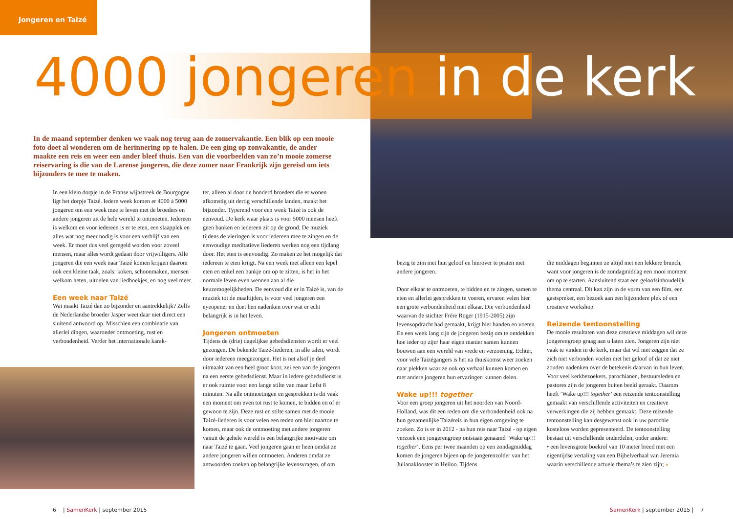Jongeren en Taizé
4000 jongeren in de kerk
In de maand september denken we vaak nog terug aan de zomervakantie. Een blik op een mooie foto doet al wonderen om de herinnering op te halen. De een ging op zonvakantie, de ander maakte een reis en weer een ander bleef thuis. Een van die voorbeelden van zo’n mooie zomerse reiservaring is die van de Larense jongeren, die deze zomer naar Frankrijk zijn gereisd om iets bijzonders te mee te maken.
In een klein dorpje in de Franse wijnstreek de Bourgogne ligt het dorpje Taizé. Iedere week komen er 4000 à 5000 jongeren om een week mee te leven met de broeders en andere jongeren uit de hele wereld te ontmoeten. Iedereen is welkom en voor iedereen is er te eten, een slaapplek en alles wat nog meer nodig is voor een verblijf van een week. Er moet dus veel geregeld worden voor zoveel mensen, maar alles wordt gedaan door vrijwilligers. Alle jongeren die een week naar Taizé komen krijgen daarom ook een kleine taak, zoals: koken, schoonmaken, mensen welkom heten, uitdelen van liedboekjes, en nog veel meer.
Een week naar Taizé
Wat maakt Taizé dan zo bijzonder en aantrekkelijk? Zelfs de Nederlandse broeder Jasper weet daar niet direct een sluitend antwoord op. Misschien een combinatie van allerlei dingen, waaronder ontmoeting, rust en verbondenheid. Verder het internationale karak-
ter, alleen al door de honderd broeders die er wonen afkomstig uit dertig verschillende landen, maakt het bijzonder. Typerend voor een week Taizé is ook de eenvoud. De kerk waar plaats is voor 5000 mensen heeft geen banken en iedereen zit op de grond. De muziek tijdens de vieringen is voor iedereen mee te zingen en de eenvoudige meditatieve liederen werken nog een tijdlang door. Het eten is eenvoudig. Zo maken ze het mogelijk dat iedereen te eten krijgt. Na een week met alleen een lepel eten en enkel een bankje om op te zitten, is het in het normale leven even wennen aan al die keuzemogelijkheden. De eenvoud die er in Taizé is, van de muziek tot de maaltijden, is voor veel jongeren een eyeopener en doet hen nadenken over wat er echt belangrijk is in het leven.
Jongeren ontmoeten
Tijdens de (drie) dagelijkse gebedsdiensten wordt er veel gezongen. De bekende Taizé-liederen, in alle talen, wordt door iedereen meegezongen. Het is net alsof je deel uitmaakt van een heel groot koor, zei een van de jongeren na een eerste gebedsdienst. Maar in iedere gebedsdienst is er ook ruimte voor een lange stilte van maar liefst 8 minuten. Na alle ontmoetingen en gesprekken is dit vaak een moment om even tot rust te komen, te bidden en of er gewoon te zijn. Deze rust en stilte samen met de mooie Taizé-liederen is voor velen een reden om hier naartoe te komen, maar ook de ontmoeting met andere jongeren vanuit de gehele wereld is een belangrijke motivatie om naar Taizé te gaan. Veel jongeren gaan er heen omdat ze andere jongeren willen ontmoeten. Anderen omdat ze antwoorden zoeken op belangrijke levensvragen, of om
bezig te zijn met hun geloof en hierover te praten met andere jongeren.
Door elkaar te ontmoeten, te bidden en te zingen, samen te eten en allerlei gesprekken te voeren, ervaren velen hier een grote verbondenheid met elkaar. Die verbondenheid waarvan de stichter Frère Roger (1915-2005) zijn levensopdracht had gemaakt, krijgt hier handen en voeten. En een week lang zijn de jongeren bezig om te ontdekken hoe ieder op zijn/ haar eigen manier samen kunnen bouwen aan een wereld van vrede en verzoening. Echter, voor vele Taizégangers is het na thuiskomst weer zoeken naar plekken waar ze ook op verhaal kunnen komen en met andere jongeren hun ervaringen kunnen delen.
Wake up!!! together
Voor een groep jongeren uit het noorden van Noord-Holland, was dit een reden om die verbondenheid ook na hun gezamenlijke Taizéreis in hun eigen omgeving te zoeken. Zo is er in 2012 - na hun reis naar Taizé - op eigen verzoek een jongerengroep ontstaan genaamd ‘Wake up!!! together’. Eens per twee maanden op een zondagmiddag komen de jongeren bijeen op de jongerenzolder van het Julianaklooster in Heiloo. Tijdens
die middagen beginnen ze altijd met een lekkere brunch, want voor jongeren is de zondagmiddag een mooi moment om op te starten. Aansluitend staat een geloofsinhoudelijk thema centraal. Dit kan zijn in de vorm van een film, een gastspreker, een bezoek aan een bijzondere plek of een creatieve workshop.
Reizende tentoonstelling
De mooie resultaten van deze creatieve middagen wil deze jongerengroep graag aan u laten zien. Jongeren zijn niet vaak te vinden in de kerk, maar dat wil niet zeggen dat ze zich niet verbonden voelen met het geloof of dat ze niet zouden nadenken over de betekenis daarvan in hun leven. Voor veel kerkbezoekers, parochianen, bestuursleden en pastores zijn de jongeren buiten beeld geraakt. Daarom heeft ‘Wake up!!! together’ een reizende tentoonstelling gemaakt van verschillende activiteiten en creatieve verwerkingen die zij hebben gemaakt. Deze reizende tentoonstelling kan desgewenst ook in uw parochie kosteloos worden gepresenteerd. De tentoonstelling bestaat uit verschillende onderdelen, onder andere:
• een levensgrote boekrol van 10 meter breed met een eigentijdse vertaling van een Bijbelverhaal van Jeremia waarin verschillende actuele thema’s te zien zijn; »
6 | SamenKerk | september 2015
SamenKerk | september 2015 | 7